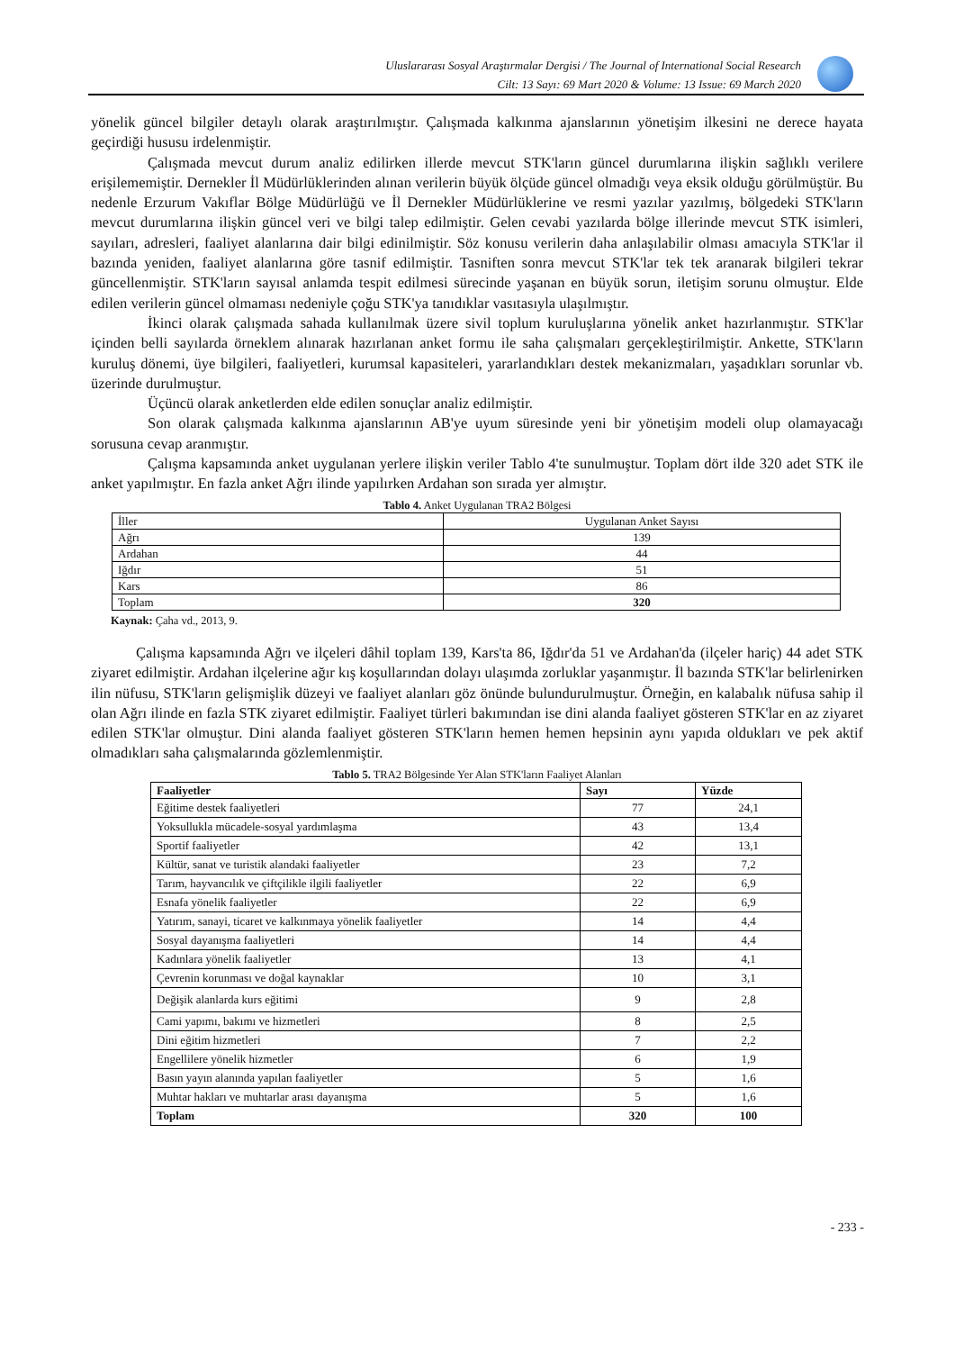Uluslararası Sosyal Araştırmalar Dergisi / The Journal of International Social Research
Cilt: 13 Sayı: 69 Mart 2020 & Volume: 13 Issue: 69 March 2020
yönelik güncel bilgiler detaylı olarak araştırılmıştır. Çalışmada kalkınma ajanslarının yönetişim ilkesini ne derece hayata geçirdiği hususu irdelenmiştir.
Çalışmada mevcut durum analiz edilirken illerde mevcut STK'ların güncel durumlarına ilişkin sağlıklı verilere erişilememiştir. Dernekler İl Müdürlüklerinden alınan verilerin büyük ölçüde güncel olmadığı veya eksik olduğu görülmüştür. Bu nedenle Erzurum Vakıflar Bölge Müdürlüğü ve İl Dernekler Müdürlüklerine ve resmi yazılar yazılmış, bölgedeki STK'ların mevcut durumlarına ilişkin güncel veri ve bilgi talep edilmiştir. Gelen cevabi yazılarda bölge illerinde mevcut STK isimleri, sayıları, adresleri, faaliyet alanlarına dair bilgi edinilmiştir. Söz konusu verilerin daha anlaşılabilir olması amacıyla STK'lar il bazında yeniden, faaliyet alanlarına göre tasnif edilmiştir. Tasniften sonra mevcut STK'lar tek tek aranarak bilgileri tekrar güncellenmiştir. STK'ların sayısal anlamda tespit edilmesi sürecinde yaşanan en büyük sorun, iletişim sorunu olmuştur. Elde edilen verilerin güncel olmaması nedeniyle çoğu STK'ya tanıdıklar vasıtasıyla ulaşılmıştır.
İkinci olarak çalışmada sahada kullanılmak üzere sivil toplum kuruluşlarına yönelik anket hazırlanmıştır. STK'lar içinden belli sayılarda örneklem alınarak hazırlanan anket formu ile saha çalışmaları gerçekleştirilmiştir. Ankette, STK'ların kuruluş dönemi, üye bilgileri, faaliyetleri, kurumsal kapasiteleri, yararlandıkları destek mekanizmaları, yaşadıkları sorunlar vb. üzerinde durulmuştur.
Üçüncü olarak anketlerden elde edilen sonuçlar analiz edilmiştir.
Son olarak çalışmada kalkınma ajanslarının AB'ye uyum süresinde yeni bir yönetişim modeli olup olamayacağı sorusuna cevap aranmıştır.
Çalışma kapsamında anket uygulanan yerlere ilişkin veriler Tablo 4'te sunulmuştur. Toplam dört ilde 320 adet STK ile anket yapılmıştır. En fazla anket Ağrı ilinde yapılırken Ardahan son sırada yer almıştır.
Tablo 4. Anket Uygulanan TRA2 Bölgesi
| İller | Uygulanan Anket Sayısı |
| Ağrı | 139 |
| Ardahan | 44 |
| Iğdır | 51 |
| Kars | 86 |
| Toplam | 320 |
Kaynak: Çaha vd., 2013, 9.
Çalışma kapsamında Ağrı ve ilçeleri dâhil toplam 139, Kars'ta 86, Iğdır'da 51 ve Ardahan'da (ilçeler hariç) 44 adet STK ziyaret edilmiştir. Ardahan ilçelerine ağır kış koşullarından dolayı ulaşımda zorluklar yaşanmıştır. İl bazında STK'lar belirlenirken ilin nüfusu, STK'ların gelişmişlik düzeyi ve faaliyet alanları göz önünde bulundurulmuştur. Örneğin, en kalabalık nüfusa sahip il olan Ağrı ilinde en fazla STK ziyaret edilmiştir. Faaliyet türleri bakımından ise dini alanda faaliyet gösteren STK'lar en az ziyaret edilen STK'lar olmuştur. Dini alanda faaliyet gösteren STK'ların hemen hemen hepsinin aynı yapıda oldukları ve pek aktif olmadıkları saha çalışmalarında gözlemlenmiştir.
Tablo 5. TRA2 Bölgesinde Yer Alan STK'ların Faaliyet Alanları
| Faaliyetler | Sayı | Yüzde |
| --- | --- | --- |
| Eğitime destek faaliyetleri | 77 | 24,1 |
| Yoksullukla mücadele-sosyal yardımlaşma | 43 | 13,4 |
| Sportif faaliyetler | 42 | 13,1 |
| Kültür, sanat ve turistik alandaki faaliyetler | 23 | 7,2 |
| Tarım, hayvancılık ve çiftçilikle ilgili faaliyetler | 22 | 6,9 |
| Esnafa yönelik faaliyetler | 22 | 6,9 |
| Yatırım, sanayi, ticaret ve kalkınmaya yönelik faaliyetler | 14 | 4,4 |
| Sosyal dayanışma faaliyetleri | 14 | 4,4 |
| Kadınlara yönelik faaliyetler | 13 | 4,1 |
| Çevrenin korunması ve doğal kaynaklar | 10 | 3,1 |
| Değişik alanlarda kurs eğitimi | 9 | 2,8 |
| Cami yapımı, bakımı ve hizmetleri | 8 | 2,5 |
| Dini eğitim hizmetleri | 7 | 2,2 |
| Engellilere yönelik hizmetler | 6 | 1,9 |
| Basın yayın alanında yapılan faaliyetler | 5 | 1,6 |
| Muhtar hakları ve muhtarlar arası dayanışma | 5 | 1,6 |
| Toplam | 320 | 100 |
- 233 -